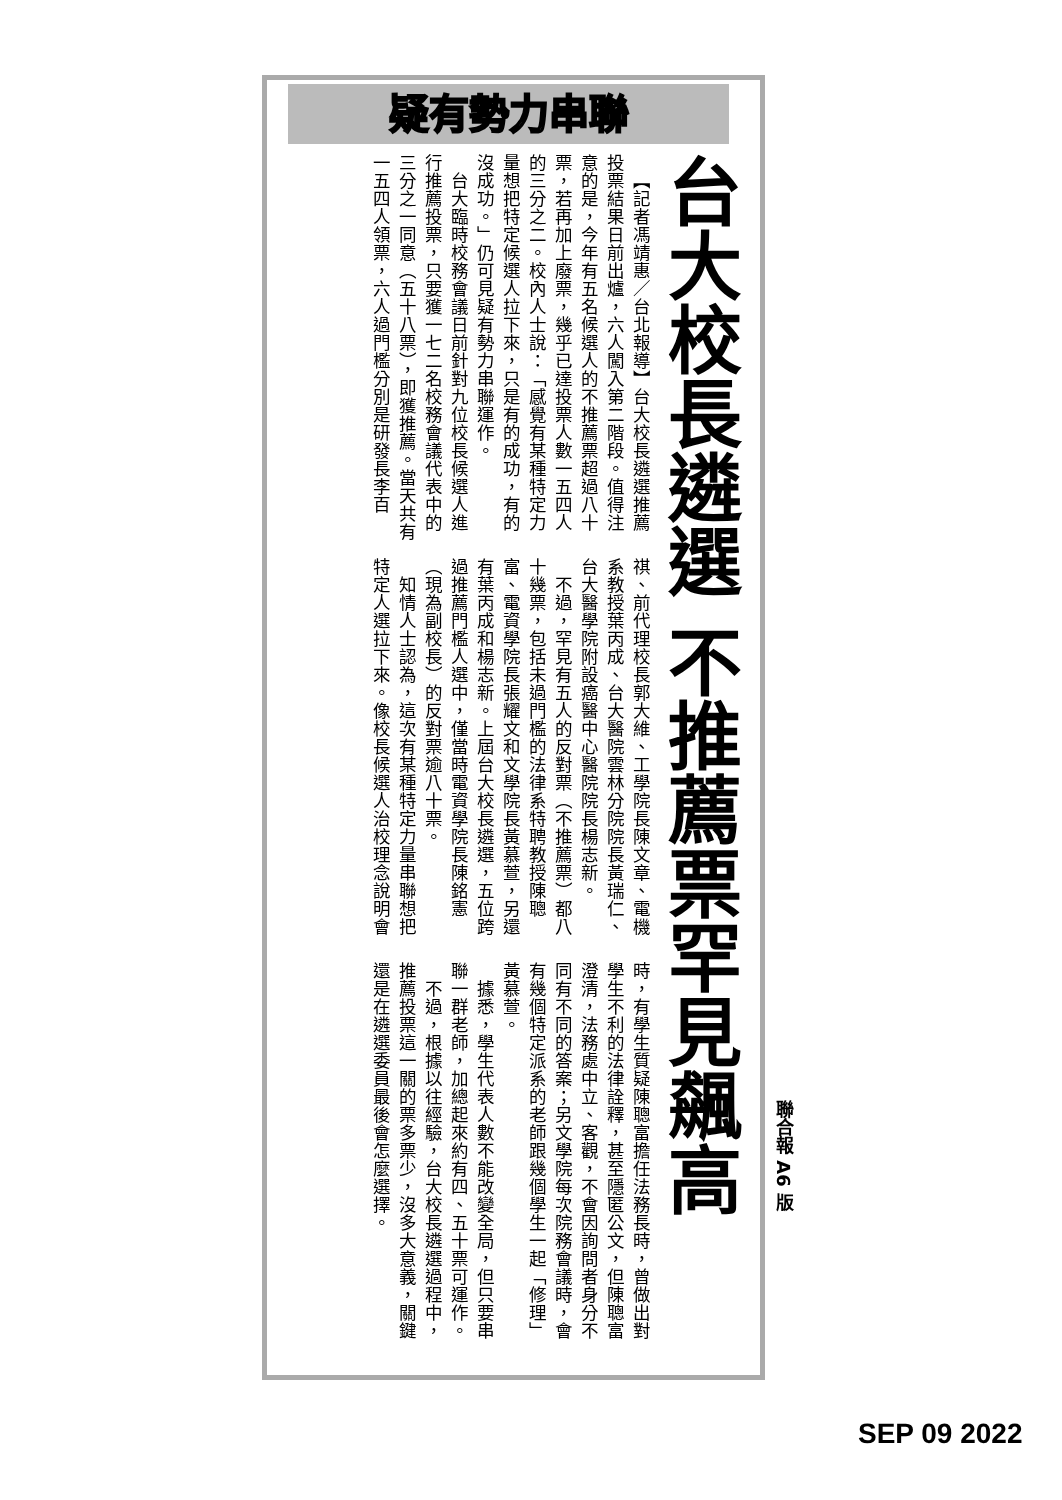疑有勢力串聯
台大校長遴選 不推薦票罕見飆高
【記者馮靖惠／台北報導】台大校長遴選推薦投票結果日前出爐，六人闖入第二階段。值得注意的是，今年有五名候選人的不推薦票超過八十票，若再加上廢票，幾乎已達投票人數一五四人的三分之二。校內人士說：「感覺有某種特定力量想把特定候選人拉下來，只是有的成功，有的沒成功。」仍可見疑有勢力串聯運作。
台大臨時校務會議日前針對九位校長候選人進行推薦投票，只要獲一七二名校務會議代表中的三分之一同意（五十八票），即獲推薦。當天共有一五四人領票，六人過門檻分別是研發長李百祺、前代理校長郭大維、工學院長陳文章、電機系教授葉丙成、台大醫院雲林分院院長黃瑞仁、台大醫學院附設癌醫中心醫院院長楊志新。
不過，罕見有五人的反對票（不推薦票）都八十幾票，包括未過門檻的法律系特聘教授陳聰富、電資學院長張耀文和文學院長黃慕萱，另還有葉丙成和楊志新。上屆台大校長遴選，五位跨過推薦門檻人選中，僅當時電資學院長陳銘憲（現為副校長）的反對票逾八十票。
知情人士認為，這次有某種特定力量串聯想把特定人選拉下來。像校長候選人治校理念說明會時，有學生質疑陳聰富擔任法務長時，曾做出對學生不利的法律詮釋，甚至隱匿公文，但陳聰富澄清，法務處中立、客觀，不會因詢問者身分不同有不同的答案；另文學院每次院務會議時，會有幾個特定派系的老師跟幾個學生一起「修理」黃慕萱。
據悉，學生代表人數不能改變全局，但只要串聯一群老師，加總起來約有四、五十票可運作。
不過，根據以往經驗，台大校長遴選過程中，推薦投票這一關的票多票少，沒多大意義，關鍵還是在遴選委員最後會怎麼選擇。
聯合報 A6 版
SEP 09 2022